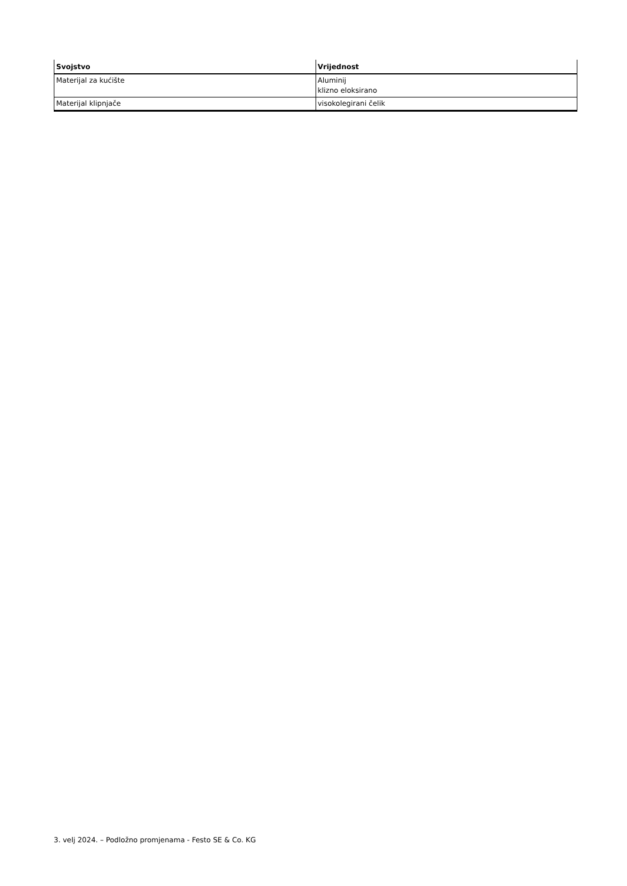| Svojstvo | Vrijednost |
| --- | --- |
| Materijal za kućište | Aluminij klizno eloksirano |
| Materijal klipnjače | visokolegirani čelik |
3. velj 2024. – Podložno promjenama - Festo SE & Co. KG